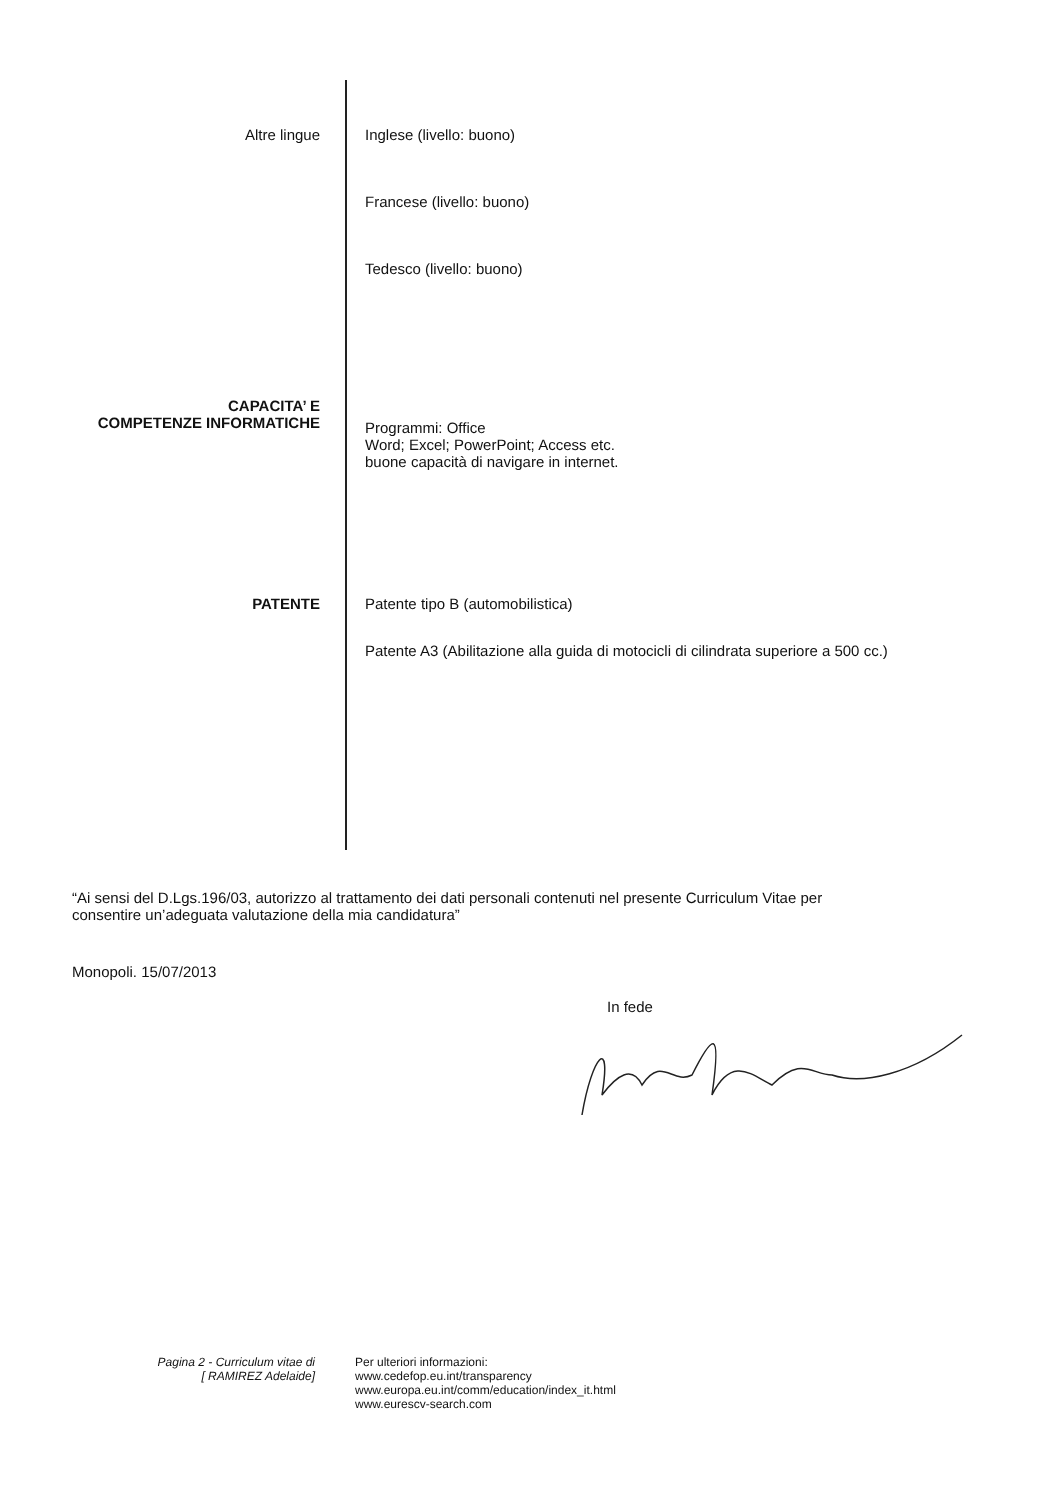Altre lingue Inglese (livello: buono)
Francese (livello: buono)
Tedesco (livello: buono)
CAPACITA’ E
COMPETENZE INFORMATICHE
Programmi: Office
Word; Excel; PowerPoint; Access etc.
buone capacità di navigare in internet.
PATENTE Patente tipo B (automobilistica)
Patente A3 (Abilitazione alla guida di motocicli di cilindrata superiore a 500 cc.)
“Ai sensi del D.Lgs.196/03, autorizzo al trattamento dei dati personali contenuti nel presente Curriculum Vitae per consentire un’adeguata valutazione della mia candidatura”
Monopoli. 15/07/2013
In fede
Pagina 2 - Curriculum vitae di
[ RAMIREZ Adelaide]
Per ulteriori informazioni:
www.cedefop.eu.int/transparency
www.europa.eu.int/comm/education/index_it.html
www.eurescv-search.com